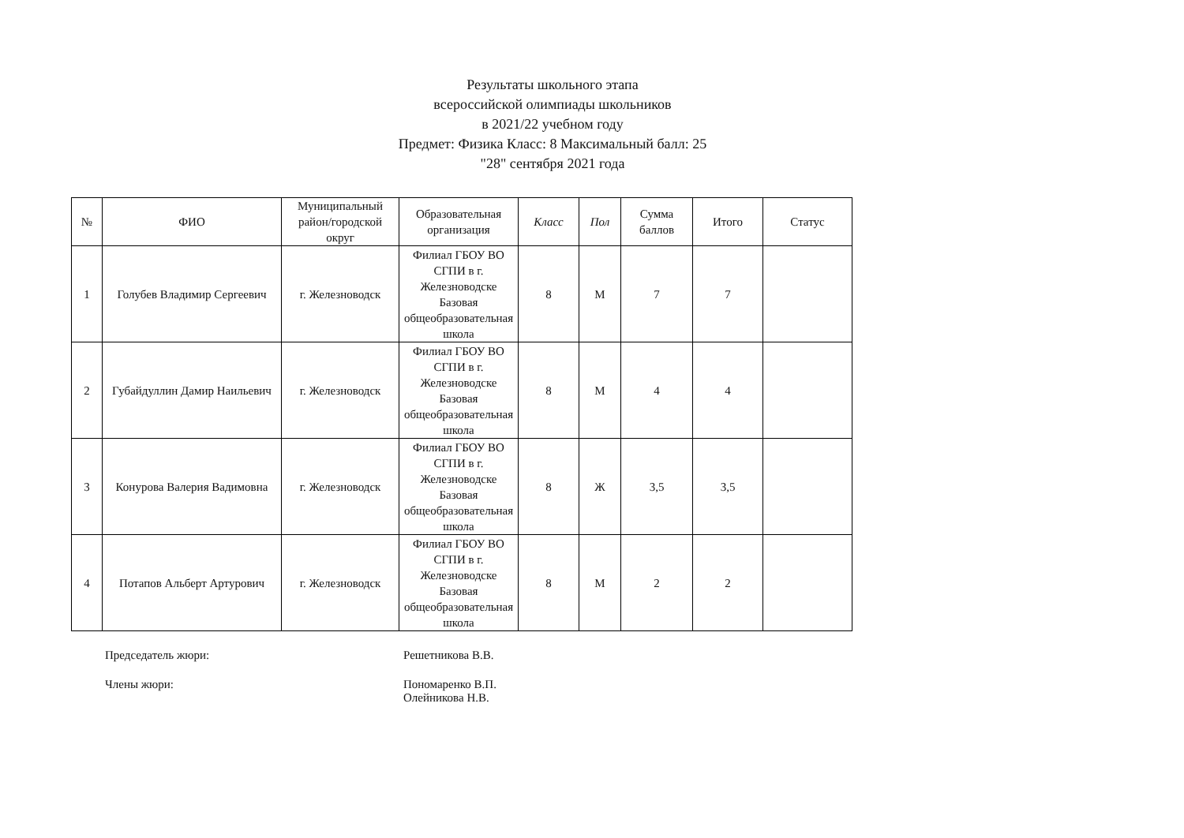Результаты школьного этапа
всероссийской олимпиады школьников
в 2021/22 учебном году
Предмет: Физика Класс: 8 Максимальный балл: 25
"28" сентября 2021 года
| № | ФИО | Муниципальный район/городской округ | Образовательная организация | Класс | Пол | Сумма баллов | Итого | Статус |
| --- | --- | --- | --- | --- | --- | --- | --- | --- |
| 1 | Голубев Владимир Сергеевич | г. Железноводск | Филиал ГБОУ ВО СГПИ в г. Железноводске Базовая общеобразовательная школа | 8 | М | 7 | 7 | |
| 2 | Губайдуллин Дамир Наильевич | г. Железноводск | Филиал ГБОУ ВО СГПИ в г. Железноводске Базовая общеобразовательная школа | 8 | М | 4 | 4 | |
| 3 | Конурова Валерия Вадимовна | г. Железноводск | Филиал ГБОУ ВО СГПИ в г. Железноводске Базовая общеобразовательная школа | 8 | Ж | 3,5 | 3,5 | |
| 4 | Потапов Альберт Артурович | г. Железноводск | Филиал ГБОУ ВО СГПИ в г. Железноводске Базовая общеобразовательная школа | 8 | М | 2 | 2 | |
Председатель жюри: Решетникова В.В.
Члены жюри: Пономаренко В.П.
Олейникова Н.В.